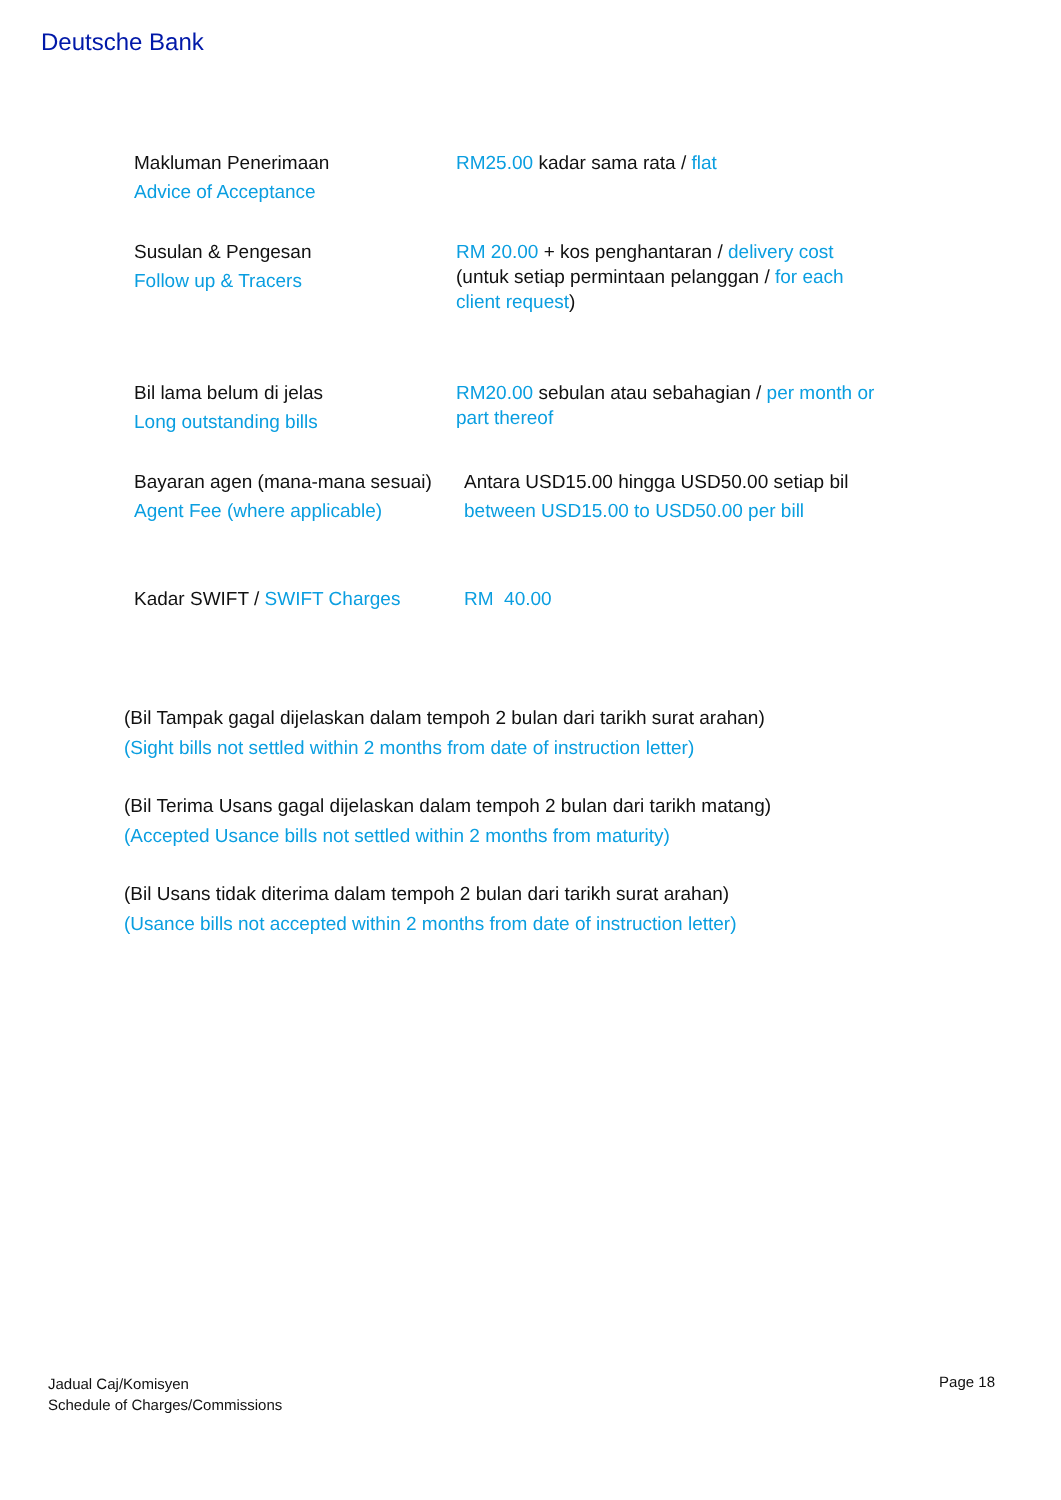Deutsche Bank
| Makluman Penerimaan Advice of Acceptance | RM25.00 kadar sama rata / flat |
| Susulan & Pengesan Follow up & Tracers | RM 20.00 + kos penghantaran / delivery cost (untuk setiap permintaan pelanggan / for each client request ) |
| Bil lama belum di jelas Long outstanding bills | RM20.00 sebulan atau sebahagian / per month or part thereof |
| Bayaran agen (mana-mana sesuai) Agent Fee (where applicable) | Antara USD15.00 hingga USD50.00 setiap bil between USD15.00 to USD50.00 per bill |
| Kadar SWIFT / SWIFT Charges | RM 40.00 |
(Bil Tampak gagal dijelaskan dalam tempoh 2 bulan dari tarikh surat arahan)
(Sight bills not settled within 2 months from date of instruction letter)
(Bil Terima Usans gagal dijelaskan dalam tempoh 2 bulan dari tarikh matang)
(Accepted Usance bills not settled within 2 months from maturity)
(Bil Usans tidak diterima dalam tempoh 2 bulan dari tarikh surat arahan)
(Usance bills not accepted within 2 months from date of instruction letter)
Jadual Caj/Komisyen
Schedule of Charges/Commissions
Page 18